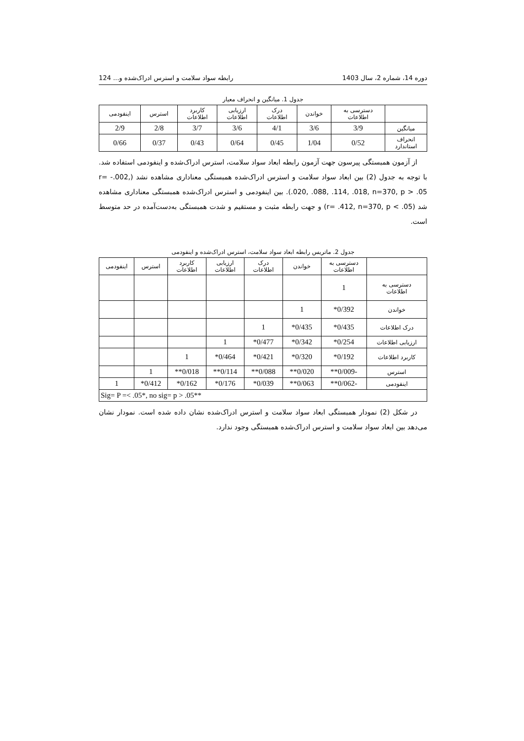دوره 14، شماره 2، سال 1403 رابطه سواد سلامت و استرس ادراک‌شده و... 124
جدول 1. میانگین و انحراف معیار
| | دسترسی به اطلاعات | خواندن | درک اطلاعات | ارزیابی اطلاعات | کاربرد اطلاعات | استرس | اینفودمی |
| --- | --- | --- | --- | --- | --- | --- | --- |
| میانگین | 3/9 | 3/6 | 4/1 | 3/6 | 3/7 | 2/8 | 2/9 |
| انحراف استاندارد | 0/52 | 1/04 | 0/45 | 0/64 | 0/43 | 0/37 | 0/66 |
از آزمون همبستگی پیرسون جهت آزمون رابطه ابعاد سواد سلامت، استرس ادراک‌شده و اینفودمی استفاده شد. با توجه به جدول (2) بین ابعاد سواد سلامت و استرس ادراک‌شده همبستگی معناداری مشاهده نشد (r= -.002, .020, .088, .114, .018, n=370, p > .05). بین اینفودمی و استرس ادراک‌شده همبستگی معناداری مشاهده شد (r= .412, n=370, p < .05) و جهت رابطه مثبت و مستقیم و شدت همبستگی به‌دست‌آمده در حد متوسط است.
جدول 2. ماتریس رابطه ابعاد سواد سلامت، استرس ادراک‌شده و اینفودمی
| | دسترسی به اطلاعات | خواندن | درک اطلاعات | ارزیابی اطلاعات | کاربرد اطلاعات | استرس | اینفودمی |
| --- | --- | --- | --- | --- | --- | --- | --- |
| دسترسی به اطلاعات | 1 | | | | | | |
| خواندن | 0/392* | 1 | | | | | |
| درک اطلاعات | 0/435* | 0/435* | 1 | | | | |
| ارزیابی اطلاعات | 0/254* | 0/342* | 0/477* | 1 | | | |
| کاربرد اطلاعات | 0/192* | 0/320* | 0/421* | 0/464* | 1 | | |
| استرس | -0/009** | 0/020** | 0/088** | 0/114** | 0/018** | 1 | |
| اینفودمی | -0/062** | 0/063** | 0/039* | 0/176* | 0/162* | 0/412* | 1 |
| Sig= P =< .05*, no sig= p > .05** | | | | | | | |
در شکل (2) نمودار همبستگی ابعاد سواد سلامت و استرس ادراک‌شده نشان داده شده است. نمودار نشان می‌دهد بین ابعاد سواد سلامت و استرس ادراک‌شده همبستگی وجود ندارد.